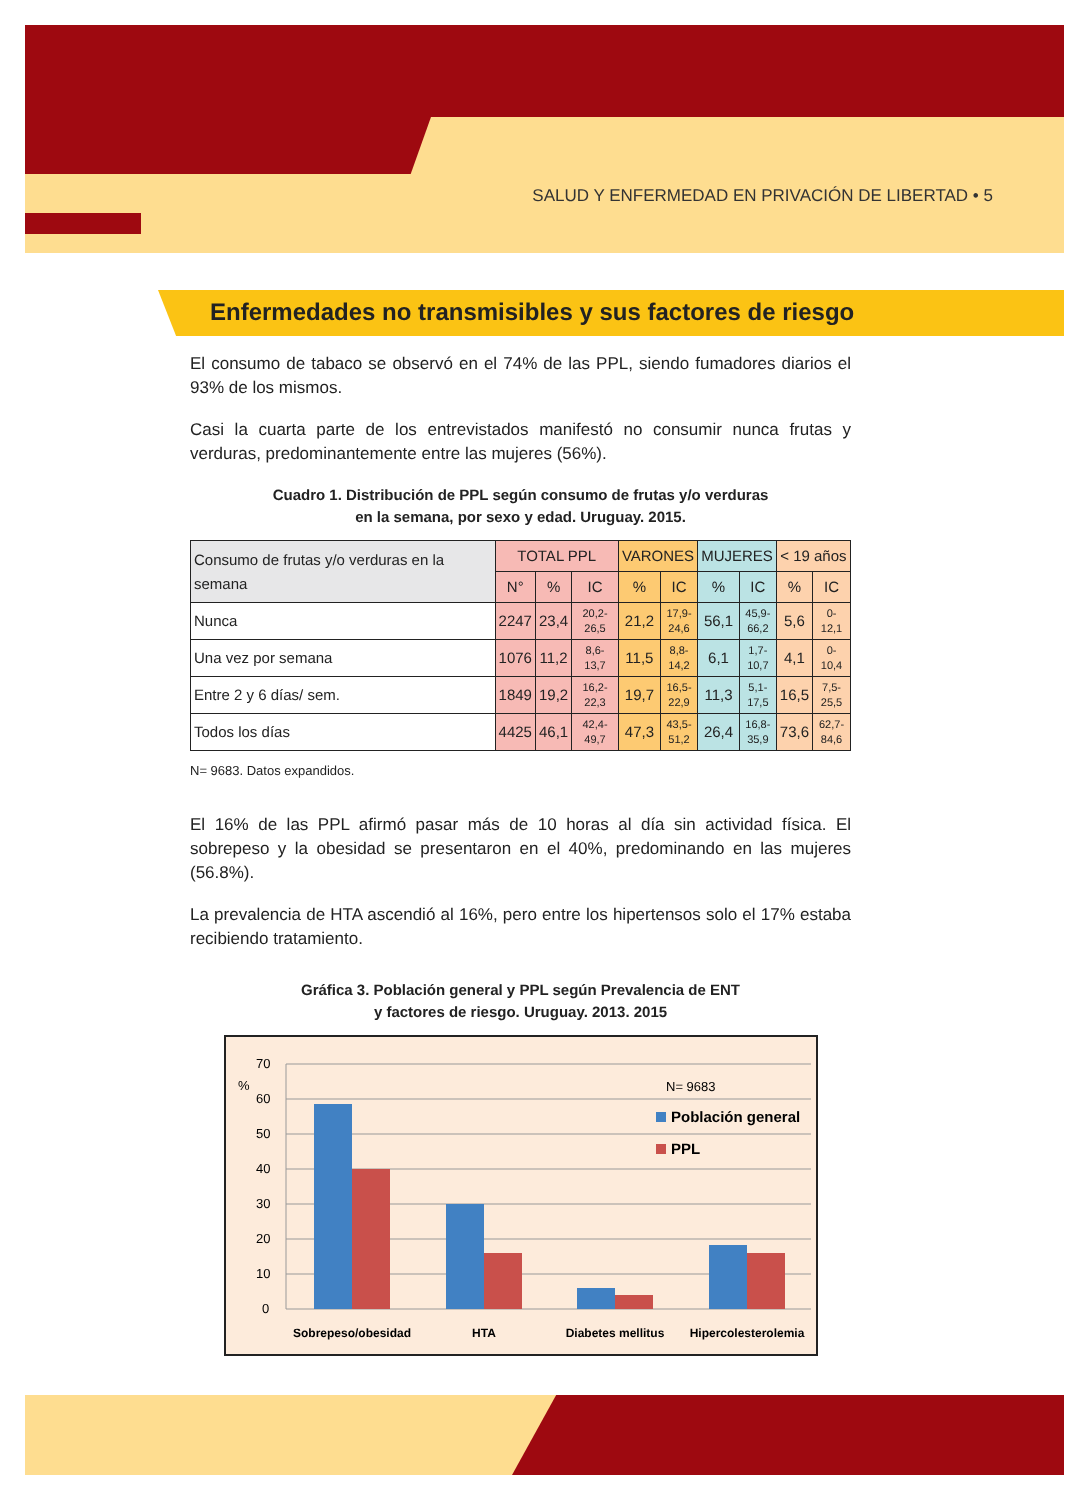SALUD Y ENFERMEDAD EN PRIVACIÓN DE LIBERTAD • 5
Enfermedades no transmisibles y sus factores de riesgo
El consumo de tabaco se observó en el 74% de las PPL, siendo fumadores diarios el 93% de los mismos.
Casi la cuarta parte de los entrevistados manifestó no consumir nunca frutas y verduras, predominantemente entre las mujeres (56%).
Cuadro 1. Distribución de PPL según consumo de frutas y/o verduras
en la semana, por sexo y edad. Uruguay. 2015.
| Consumo de frutas y/o verduras en la semana | TOTAL PPL | | | VARONES | | MUJERES | | < 19 años | |
| --- | --- | --- | --- | --- | --- | --- | --- | --- | --- |
| | N° | % | IC | % | IC | % | IC | % | IC |
| Nunca | 2247 | 23,4 | 20,2- 26,5 | 21,2 | 17,9- 24,6 | 56,1 | 45,9- 66,2 | 5,6 | 0-12,1 |
| Una vez por semana | 1076 | 11,2 | 8,6-13,7 | 11,5 | 8,8- 14,2 | 6,1 | 1,7- 10,7 | 4,1 | 0-10,4 |
| Entre 2 y 6 días/ sem. | 1849 | 19,2 | 16,2- 22,3 | 19,7 | 16,5- 22,9 | 11,3 | 5,1- 17,5 | 16,5 | 7,5- 25,5 |
| Todos los días | 4425 | 46,1 | 42,4- 49,7 | 47,3 | 43,5- 51,2 | 26,4 | 16,8- 35,9 | 73,6 | 62,7- 84,6 |
N= 9683. Datos expandidos.
El 16% de las PPL afirmó pasar más de 10 horas al día sin actividad física. El sobrepeso y la obesidad se presentaron en el 40%, predominando en las mujeres (56.8%).
La prevalencia de HTA ascendió al 16%, pero entre los hipertensos solo el 17% estaba recibiendo tratamiento.
Gráfica 3. Población general y PPL según Prevalencia de ENT
y factores de riesgo. Uruguay. 2013. 2015
70
60
50
40
30
20
10
0
%
N= 9683
Población general
PPL
Sobrepeso/obesidad
HTA
Diabetes mellitus
Hipercolesterolemia